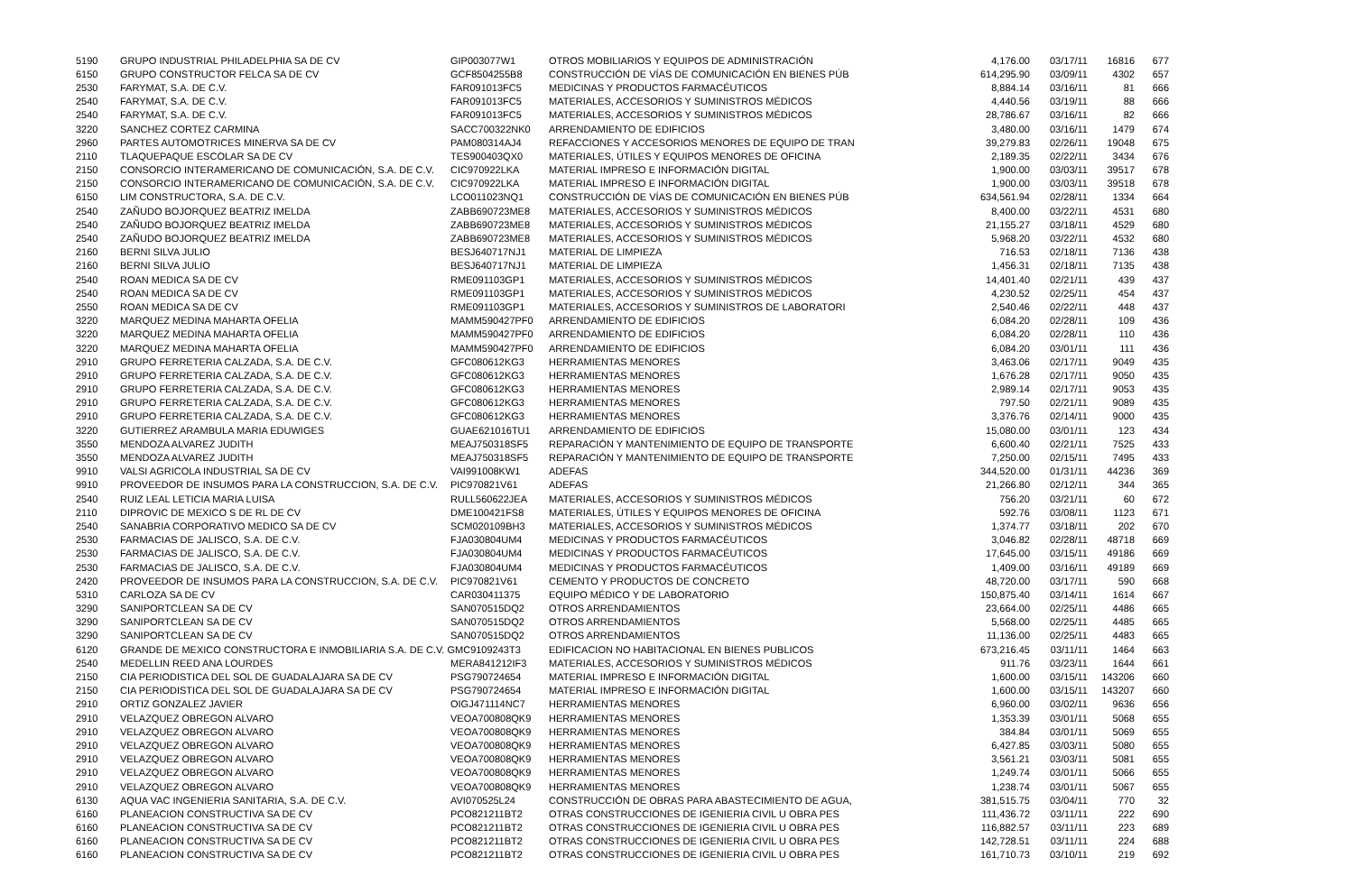| 5190 | GRUPO INDUSTRIAL PHILADELPHIA SA DE CV | GIP003077W1 | OTROS MOBILIARIOS Y EQUIPOS DE ADMINISTRACIÓN | 4,176.00 | 03/17/11 | 16816 | 677 |
| 6150 | GRUPO CONSTRUCTOR FELCA SA DE CV | GCF8504255B8 | CONSTRUCCIÓN DE VÍAS DE COMUNICACIÓN EN BIENES PÚB | 614,295.90 | 03/09/11 | 4302 | 657 |
| 2530 | FARYMAT, S.A. DE C.V. | FAR091013FC5 | MEDICINAS Y PRODUCTOS FARMACÉUTICOS | 8,884.14 | 03/16/11 | 81 | 666 |
| 2540 | FARYMAT, S.A. DE C.V. | FAR091013FC5 | MATERIALES, ACCESORIOS Y SUMINISTROS MÉDICOS | 4,440.56 | 03/19/11 | 88 | 666 |
| 2540 | FARYMAT, S.A. DE C.V. | FAR091013FC5 | MATERIALES, ACCESORIOS Y SUMINISTROS MÉDICOS | 28,786.67 | 03/16/11 | 82 | 666 |
| 3220 | SANCHEZ CORTEZ CARMINA | SACC700322NK0 | ARRENDAMIENTO DE EDIFICIOS | 3,480.00 | 03/16/11 | 1479 | 674 |
| 2960 | PARTES AUTOMOTRICES MINERVA SA DE CV | PAM080314AJ4 | REFACCIONES Y ACCESORIOS MENORES DE EQUIPO DE TRAN | 39,279.83 | 02/26/11 | 19048 | 675 |
| 2110 | TLAQUEPAQUE ESCOLAR SA DE CV | TES900403QX0 | MATERIALES, ÚTILES Y EQUIPOS MENORES DE OFICINA | 2,189.35 | 02/22/11 | 3434 | 676 |
| 2150 | CONSORCIO INTERAMERICANO DE COMUNICACIÓN, S.A. DE C.V. | CIC970922LKA | MATERIAL IMPRESO E INFORMACIÓN DIGITAL | 1,900.00 | 03/03/11 | 39517 | 678 |
| 2150 | CONSORCIO INTERAMERICANO DE COMUNICACIÓN, S.A. DE C.V. | CIC970922LKA | MATERIAL IMPRESO E INFORMACIÓN DIGITAL | 1,900.00 | 03/03/11 | 39518 | 678 |
| 6150 | LIM CONSTRUCTORA, S.A. DE C.V. | LCO011023NQ1 | CONSTRUCCIÓN DE VÍAS DE COMUNICACIÓN EN BIENES PÚB | 634,561.94 | 02/28/11 | 1334 | 664 |
| 2540 | ZAÑUDO BOJORQUEZ BEATRIZ IMELDA | ZABB690723ME8 | MATERIALES, ACCESORIOS Y SUMINISTROS MÉDICOS | 8,400.00 | 03/22/11 | 4531 | 680 |
| 2540 | ZAÑUDO BOJORQUEZ BEATRIZ IMELDA | ZABB690723ME8 | MATERIALES, ACCESORIOS Y SUMINISTROS MÉDICOS | 21,155.27 | 03/18/11 | 4529 | 680 |
| 2540 | ZAÑUDO BOJORQUEZ BEATRIZ IMELDA | ZABB690723ME8 | MATERIALES, ACCESORIOS Y SUMINISTROS MÉDICOS | 5,968.20 | 03/22/11 | 4532 | 680 |
| 2160 | BERNI SILVA JULIO | BESJ640717NJ1 | MATERIAL DE LIMPIEZA | 716.53 | 02/18/11 | 7136 | 438 |
| 2160 | BERNI SILVA JULIO | BESJ640717NJ1 | MATERIAL DE LIMPIEZA | 1,456.31 | 02/18/11 | 7135 | 438 |
| 2540 | ROAN MEDICA SA DE CV | RME091103GP1 | MATERIALES, ACCESORIOS Y SUMINISTROS MÉDICOS | 14,401.40 | 02/21/11 | 439 | 437 |
| 2540 | ROAN MEDICA SA DE CV | RME091103GP1 | MATERIALES, ACCESORIOS Y SUMINISTROS MÉDICOS | 4,230.52 | 02/25/11 | 454 | 437 |
| 2550 | ROAN MEDICA SA DE CV | RME091103GP1 | MATERIALES, ACCESORIOS Y SUMINISTROS DE LABORATORI | 2,540.46 | 02/22/11 | 448 | 437 |
| 3220 | MARQUEZ MEDINA MAHARTA OFELIA | MAMM590427PF0 | ARRENDAMIENTO DE EDIFICIOS | 6,084.20 | 02/28/11 | 109 | 436 |
| 3220 | MARQUEZ MEDINA MAHARTA OFELIA | MAMM590427PF0 | ARRENDAMIENTO DE EDIFICIOS | 6,084.20 | 02/28/11 | 110 | 436 |
| 3220 | MARQUEZ MEDINA MAHARTA OFELIA | MAMM590427PF0 | ARRENDAMIENTO DE EDIFICIOS | 6,084.20 | 03/01/11 | 111 | 436 |
| 2910 | GRUPO FERRETERIA CALZADA, S.A. DE C.V. | GFC080612KG3 | HERRAMIENTAS MENORES | 3,463.06 | 02/17/11 | 9049 | 435 |
| 2910 | GRUPO FERRETERIA CALZADA, S.A. DE C.V. | GFC080612KG3 | HERRAMIENTAS MENORES | 1,676.28 | 02/17/11 | 9050 | 435 |
| 2910 | GRUPO FERRETERIA CALZADA, S.A. DE C.V. | GFC080612KG3 | HERRAMIENTAS MENORES | 2,989.14 | 02/17/11 | 9053 | 435 |
| 2910 | GRUPO FERRETERIA CALZADA, S.A. DE C.V. | GFC080612KG3 | HERRAMIENTAS MENORES | 797.50 | 02/21/11 | 9089 | 435 |
| 2910 | GRUPO FERRETERIA CALZADA, S.A. DE C.V. | GFC080612KG3 | HERRAMIENTAS MENORES | 3,376.76 | 02/14/11 | 9000 | 435 |
| 3220 | GUTIERREZ ARAMBULA MARIA EDUWIGES | GUAE621016TU1 | ARRENDAMIENTO DE EDIFICIOS | 15,080.00 | 03/01/11 | 123 | 434 |
| 3550 | MENDOZA ALVAREZ JUDITH | MEAJ750318SF5 | REPARACIÓN Y MANTENIMIENTO DE EQUIPO DE TRANSPORTE | 6,600.40 | 02/21/11 | 7525 | 433 |
| 3550 | MENDOZA ALVAREZ JUDITH | MEAJ750318SF5 | REPARACIÓN Y MANTENIMIENTO DE EQUIPO DE TRANSPORTE | 7,250.00 | 02/15/11 | 7495 | 433 |
| 9910 | VALSI AGRICOLA INDUSTRIAL SA DE CV | VAI991008KW1 | ADEFAS | 344,520.00 | 01/31/11 | 44236 | 369 |
| 9910 | PROVEEDOR DE INSUMOS PARA LA CONSTRUCCION, S.A. DE C.V. | PIC970821V61 | ADEFAS | 21,266.80 | 02/12/11 | 344 | 365 |
| 2540 | RUIZ LEAL LETICIA MARIA LUISA | RULL560622JEA | MATERIALES, ACCESORIOS Y SUMINISTROS MÉDICOS | 756.20 | 03/21/11 | 60 | 672 |
| 2110 | DIPROVIC DE MEXICO S DE RL DE CV | DME100421FS8 | MATERIALES, ÚTILES Y EQUIPOS MENORES DE OFICINA | 592.76 | 03/08/11 | 1123 | 671 |
| 2540 | SANABRIA CORPORATIVO MEDICO SA DE CV | SCM020109BH3 | MATERIALES, ACCESORIOS Y SUMINISTROS MÉDICOS | 1,374.77 | 03/18/11 | 202 | 670 |
| 2530 | FARMACIAS DE JALISCO, S.A. DE C.V. | FJA030804UM4 | MEDICINAS Y PRODUCTOS FARMACÉUTICOS | 3,046.82 | 02/28/11 | 48718 | 669 |
| 2530 | FARMACIAS DE JALISCO, S.A. DE C.V. | FJA030804UM4 | MEDICINAS Y PRODUCTOS FARMACÉUTICOS | 17,645.00 | 03/15/11 | 49186 | 669 |
| 2530 | FARMACIAS DE JALISCO, S.A. DE C.V. | FJA030804UM4 | MEDICINAS Y PRODUCTOS FARMACÉUTICOS | 1,409.00 | 03/16/11 | 49189 | 669 |
| 2420 | PROVEEDOR DE INSUMOS PARA LA CONSTRUCCION, S.A. DE C.V. | PIC970821V61 | CEMENTO Y PRODUCTOS DE CONCRETO | 48,720.00 | 03/17/11 | 590 | 668 |
| 5310 | CARLOZA SA DE CV | CAR030411375 | EQUIPO MÉDICO Y DE LABORATORIO | 150,875.40 | 03/14/11 | 1614 | 667 |
| 3290 | SANIPORTCLEAN SA DE CV | SAN070515DQ2 | OTROS ARRENDAMIENTOS | 23,664.00 | 02/25/11 | 4486 | 665 |
| 3290 | SANIPORTCLEAN SA DE CV | SAN070515DQ2 | OTROS ARRENDAMIENTOS | 5,568.00 | 02/25/11 | 4485 | 665 |
| 3290 | SANIPORTCLEAN SA DE CV | SAN070515DQ2 | OTROS ARRENDAMIENTOS | 11,136.00 | 02/25/11 | 4483 | 665 |
| 6120 | GRANDE DE MEXICO CONSTRUCTORA E INMOBILIARIA S.A. DE C.V. GMC9109243T3 | | EDIFICACION NO HABITACIONAL EN BIENES PUBLICOS | 673,216.45 | 03/11/11 | 1464 | 663 |
| 2540 | MEDELLIN REED ANA LOURDES | MERA841212IF3 | MATERIALES, ACCESORIOS Y SUMINISTROS MÉDICOS | 911.76 | 03/23/11 | 1644 | 661 |
| 2150 | CIA PERIODISTICA DEL SOL DE GUADALAJARA SA DE CV | PSG790724654 | MATERIAL IMPRESO E INFORMACIÓN DIGITAL | 1,600.00 | 03/15/11 | 143206 | 660 |
| 2150 | CIA PERIODISTICA DEL SOL DE GUADALAJARA SA DE CV | PSG790724654 | MATERIAL IMPRESO E INFORMACIÓN DIGITAL | 1,600.00 | 03/15/11 | 143207 | 660 |
| 2910 | ORTIZ GONZALEZ JAVIER | OIGJ471114NC7 | HERRAMIENTAS MENORES | 6,960.00 | 03/02/11 | 9636 | 656 |
| 2910 | VELAZQUEZ OBREGON ALVARO | VEOA700808QK9 | HERRAMIENTAS MENORES | 1,353.39 | 03/01/11 | 5068 | 655 |
| 2910 | VELAZQUEZ OBREGON ALVARO | VEOA700808QK9 | HERRAMIENTAS MENORES | 384.84 | 03/01/11 | 5069 | 655 |
| 2910 | VELAZQUEZ OBREGON ALVARO | VEOA700808QK9 | HERRAMIENTAS MENORES | 6,427.85 | 03/03/11 | 5080 | 655 |
| 2910 | VELAZQUEZ OBREGON ALVARO | VEOA700808QK9 | HERRAMIENTAS MENORES | 3,561.21 | 03/03/11 | 5081 | 655 |
| 2910 | VELAZQUEZ OBREGON ALVARO | VEOA700808QK9 | HERRAMIENTAS MENORES | 1,249.74 | 03/01/11 | 5066 | 655 |
| 2910 | VELAZQUEZ OBREGON ALVARO | VEOA700808QK9 | HERRAMIENTAS MENORES | 1,238.74 | 03/01/11 | 5067 | 655 |
| 6130 | AQUA VAC INGENIERIA SANITARIA, S.A. DE C.V. | AVI070525L24 | CONSTRUCCIÓN DE OBRAS PARA ABASTECIMIENTO DE AGUA, | 381,515.75 | 03/04/11 | 770 | 32 |
| 6160 | PLANEACION CONSTRUCTIVA SA DE CV | PCO821211BT2 | OTRAS CONSTRUCCIONES DE IGENIERIA CIVIL U OBRA PES | 111,436.72 | 03/11/11 | 222 | 690 |
| 6160 | PLANEACION CONSTRUCTIVA SA DE CV | PCO821211BT2 | OTRAS CONSTRUCCIONES DE IGENIERIA CIVIL U OBRA PES | 116,882.57 | 03/11/11 | 223 | 689 |
| 6160 | PLANEACION CONSTRUCTIVA SA DE CV | PCO821211BT2 | OTRAS CONSTRUCCIONES DE IGENIERIA CIVIL U OBRA PES | 142,728.51 | 03/11/11 | 224 | 688 |
| 6160 | PLANEACION CONSTRUCTIVA SA DE CV | PCO821211BT2 | OTRAS CONSTRUCCIONES DE IGENIERIA CIVIL U OBRA PES | 161,710.73 | 03/10/11 | 219 | 692 |